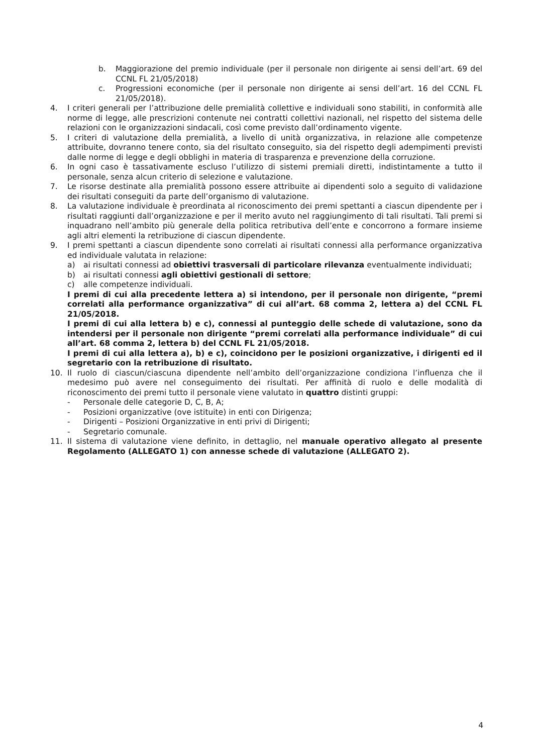b. Maggiorazione del premio individuale (per il personale non dirigente ai sensi dell’art. 69 del CCNL FL 21/05/2018)
c. Progressioni economiche (per il personale non dirigente ai sensi dell’art. 16 del CCNL FL 21/05/2018).
4. I criteri generali per l’attribuzione delle premialità collettive e individuali sono stabiliti, in conformità alle norme di legge, alle prescrizioni contenute nei contratti collettivi nazionali, nel rispetto del sistema delle relazioni con le organizzazioni sindacali, così come previsto dall’ordinamento vigente.
5. I criteri di valutazione della premialità, a livello di unità organizzativa, in relazione alle competenze attribuite, dovranno tenere conto, sia del risultato conseguito, sia del rispetto degli adempimenti previsti dalle norme di legge e degli obblighi in materia di trasparenza e prevenzione della corruzione.
6. In ogni caso è tassativamente escluso l’utilizzo di sistemi premiali diretti, indistintamente a tutto il personale, senza alcun criterio di selezione e valutazione.
7. Le risorse destinate alla premialità possono essere attribuite ai dipendenti solo a seguito di validazione dei risultati conseguiti da parte dell’organismo di valutazione.
8. La valutazione individuale è preordinata al riconoscimento dei premi spettanti a ciascun dipendente per i risultati raggiunti dall’organizzazione e per il merito avuto nel raggiungimento di tali risultati. Tali premi si inquadrano nell’ambito più generale della politica retributiva dell’ente e concorrono a formare insieme agli altri elementi la retribuzione di ciascun dipendente.
9. I premi spettanti a ciascun dipendente sono correlati ai risultati connessi alla performance organizzativa ed individuale valutata in relazione:
a) ai risultati connessi ad obiettivi trasversali di particolare rilevanza eventualmente individuati;
b) ai risultati connessi agli obiettivi gestionali di settore;
c) alle competenze individuali.
I premi di cui alla precedente lettera a) si intendono, per il personale non dirigente, “premi correlati alla performance organizzativa” di cui all’art. 68 comma 2, lettera a) del CCNL FL 21/05/2018.
I premi di cui alla lettera b) e c), connessi al punteggio delle schede di valutazione, sono da intendersi per il personale non dirigente “premi correlati alla performance individuale” di cui all’art. 68 comma 2, lettera b) del CCNL FL 21/05/2018.
I premi di cui alla lettera a), b) e c), coincidono per le posizioni organizzative, i dirigenti ed il segretario con la retribuzione di risultato.
10. Il ruolo di ciascun/ciascuna dipendente nell’ambito dell’organizzazione condiziona l’influenza che il medesimo può avere nel conseguimento dei risultati. Per affinità di ruolo e delle modalità di riconoscimento dei premi tutto il personale viene valutato in quattro distinti gruppi:
- Personale delle categorie D, C, B, A;
- Posizioni organizzative (ove istituite) in enti con Dirigenza;
- Dirigenti – Posizioni Organizzative in enti privi di Dirigenti;
- Segretario comunale.
11. Il sistema di valutazione viene definito, in dettaglio, nel manuale operativo allegato al presente Regolamento (ALLEGATO 1) con annesse schede di valutazione (ALLEGATO 2).
4